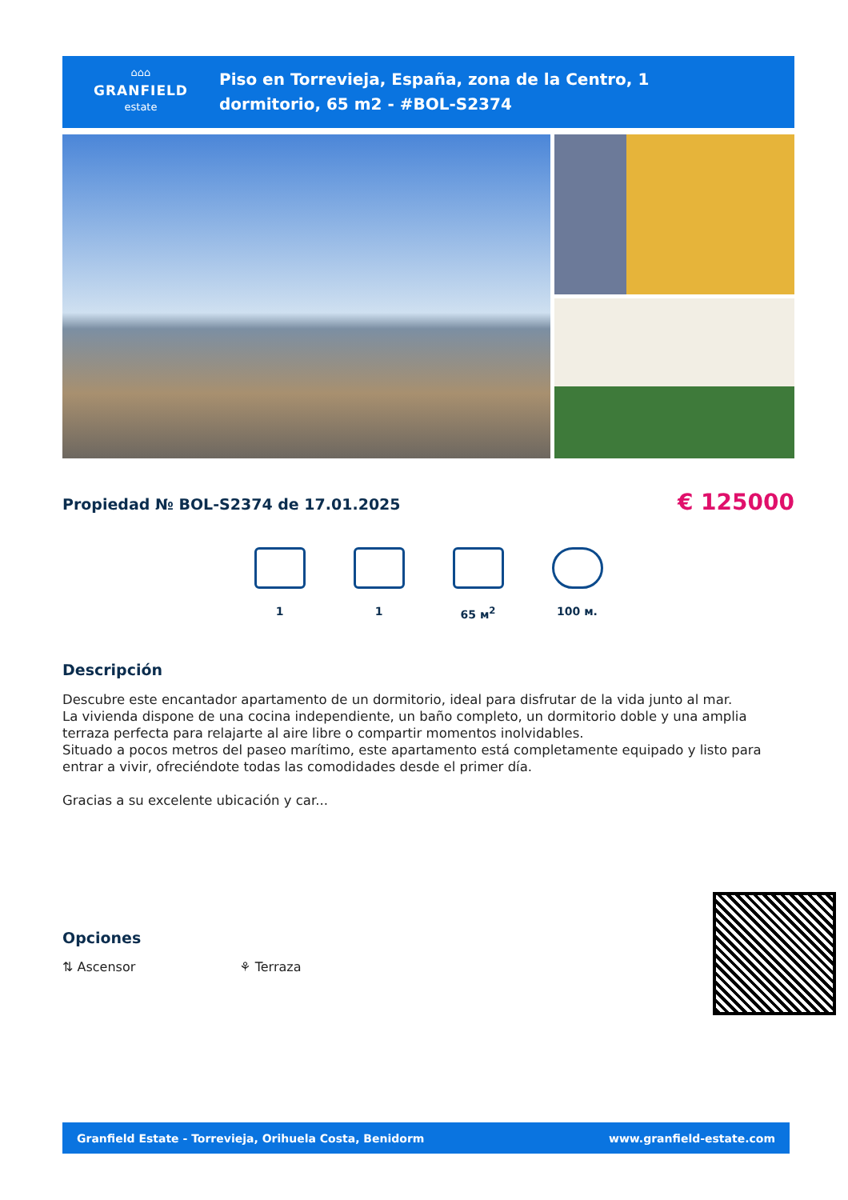⌂⌂⌂
GRANFIELD
estate
Piso en Torrevieja, España, zona de la Centro, 1
dormitorio, 65 m2 - #BOL-S2374
Propiedad № BOL-S2374 de 17.01.2025
€ 125000
1 1 65 м<sup>2</sup> 100 м.
Descripción
Descubre este encantador apartamento de un dormitorio, ideal para disfrutar de la vida junto al mar.
La vivienda dispone de una cocina independiente, un baño completo, un dormitorio doble y una amplia terraza perfecta para relajarte al aire libre o compartir momentos inolvidables.
Situado a pocos metros del paseo marítimo, este apartamento está completamente equipado y listo para entrar a vivir, ofreciéndote todas las comodidades desde el primer día.
Gracias a su excelente ubicación y car...
Opciones
⇅ Ascensor ⚘ Terraza
Granfield Estate - Torrevieja, Orihuela Costa, Benidorm www.granfield-estate.com